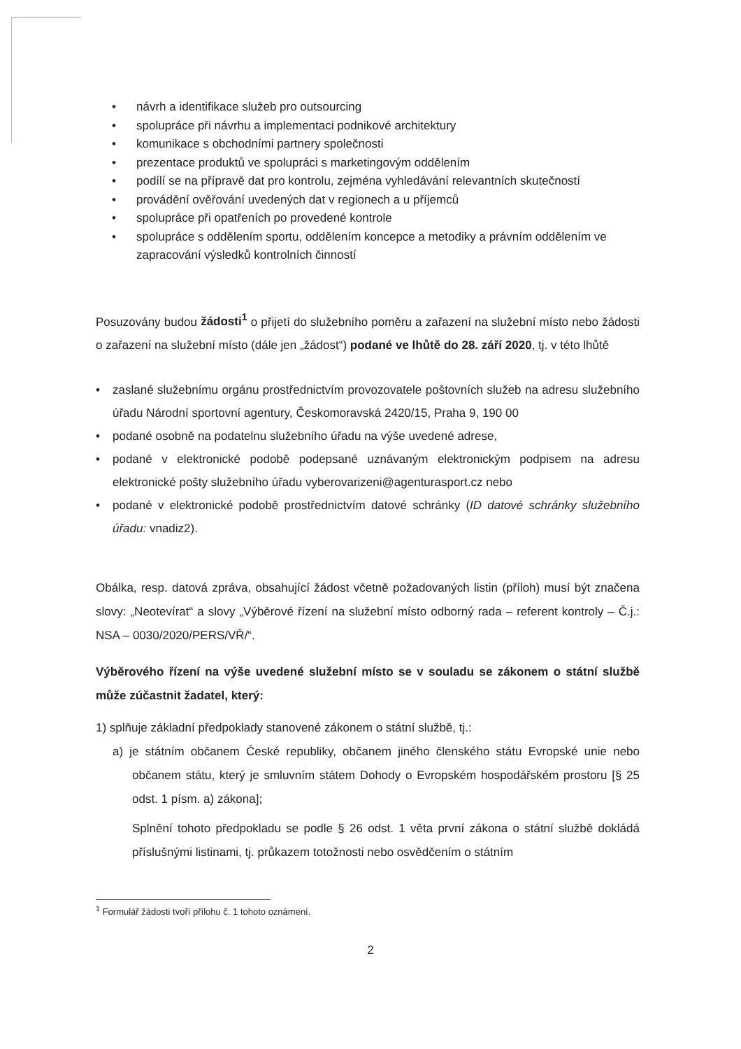• návrh a identifikace služeb pro outsourcing
• spolupráce při návrhu a implementaci podnikové architektury
• komunikace s obchodními partnery společnosti
• prezentace produktů ve spolupráci s marketingovým oddělením
• podílí se na přípravě dat pro kontrolu, zejména vyhledávání relevantních skutečností
• provádění ověřování uvedených dat v regionech a u příjemců
• spolupráce při opatřeních po provedené kontrole
• spolupráce s oddělením sportu, oddělením koncepce a metodiky a právním oddělením ve zapracování výsledků kontrolních činností
Posuzovány budou žádosti<sup>1</sup> o přijetí do služebního poměru a zařazení na služební místo nebo žádosti o zařazení na služební místo (dále jen „žádost“) podané ve lhůtě do 28. září 2020, tj. v této lhůtě
• zaslané služebnímu orgánu prostřednictvím provozovatele poštovních služeb na adresu služebního úřadu Národní sportovní agentury, Českomoravská 2420/15, Praha 9, 190 00
• podané osobně na podatelnu služebního úřadu na výše uvedené adrese,
• podané v elektronické podobě podepsané uznávaným elektronickým podpisem na adresu elektronické pošty služebního úřadu vyberovarizeni@agenturasport.cz nebo
• podané v elektronické podobě prostřednictvím datové schránky (ID datové schránky služebního úřadu: vnadiz2).
Obálka, resp. datová zpráva, obsahující žádost včetně požadovaných listin (příloh) musí být značena slovy: „Neotevírat“ a slovy „Výběrové řízení na služební místo odborný rada – referent kontroly – Č.j.: NSA – 0030/2020/PERS/VŘ/“.
Výběrového řízení na výše uvedené služební místo se v souladu se zákonem o státní službě může zúčastnit žadatel, který:
1) splňuje základní předpoklady stanovené zákonem o státní službě, tj.:
a) je státním občanem České republiky, občanem jiného členského státu Evropské unie nebo občanem státu, který je smluvním státem Dohody o Evropském hospodářském prostoru [§ 25 odst. 1 písm. a) zákona];
Splnění tohoto předpokladu se podle § 26 odst. 1 věta první zákona o státní službě dokládá příslušnými listinami, tj. průkazem totožnosti nebo osvědčením o státním
<sup>1</sup> Formulář žádosti tvoří přílohu č. 1 tohoto oznámení.
2